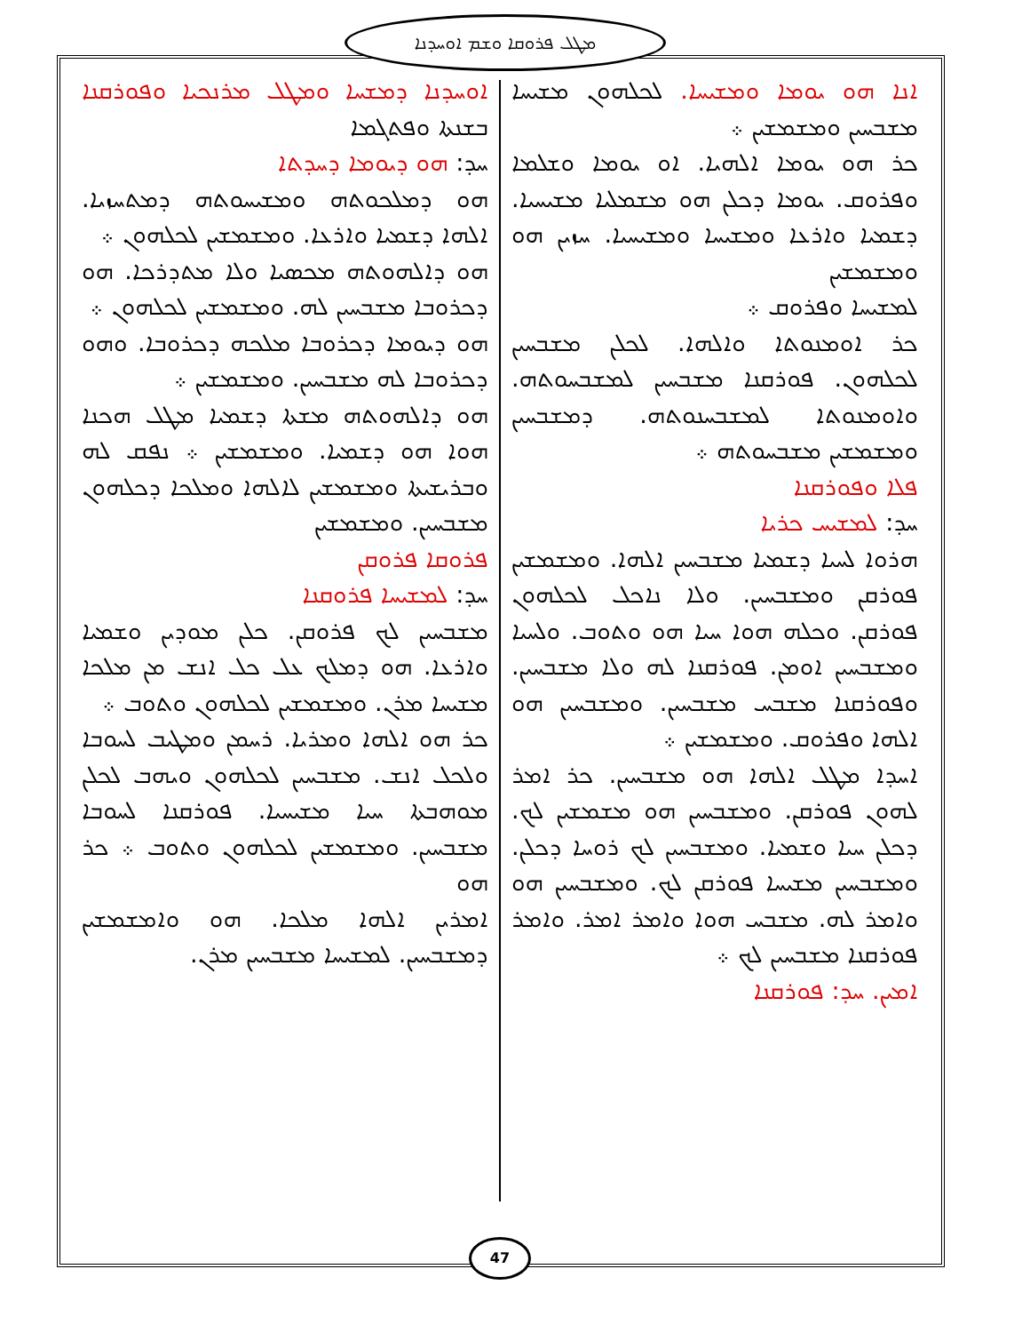ܡܛܠ ܦܪܘܩܐ ܘܫܡ ܐܘܚܕܢܐ
ܐܘܚܕܢܐ ܕܡܫܚܐ ܘܡܛܠ ܡܪܢܟܝܐ ܘܦܘܪܩܢܐ ܒܫܢܬܐ ܘܦܬܓܡܐ
ܚܕ: ܗܘ ܕܝܘܡܐ ܕܚܕܬܐ
ܗܘ ܕܡܠܟܘܬܗ ܘܡܫܝܚܘܬܗ ܕܡܬܚܙܝܐ. ܐܠܗܐ ܕܫܡܝܐ ܘܐܪܥܐ. ܘܡܫܡܫܝܢ ܠܟܠܗܘܢ ܀
ܗܘ ܕܐܠܗܘܬܗ ܡܟܣܝܐ ܘܠܐ ܡܬܕܪܟܐ. ܗܘ ܕܟܪܘܒܐ ܡܫܒܚܝܢ ܠܗ. ܘܡܫܡܫܝܢ ܠܟܠܗܘܢ ܀
ܗܘ ܕܝܘܡܐ ܕܟܪܘܒܐ ܡܠܟܗ ܕܟܪܘܒܐ. ܘܗܘ ܕܟܪܘܒܐ ܠܗ ܡܫܒܚܝܢ. ܘܡܫܡܫܝܢ ܀
ܗܘ ܕܐܠܗܘܬܗ ܡܫܬܐ ܕܫܡܝܐ ܡܛܠ ܗܟܢܐ ܗܘܐ ܗܘ ܕܫܡܝܐ. ܘܡܫܡܫܝܢ ܀ ܢܦܩ ܠܗ ܘܒܪܝܫܝܬܐ ܘܡܫܡܫܝܢ ܠܐܠܗܐ ܘܡܠܟܐ ܕܟܠܗܘܢ ܡܫܒܚܝܢ. ܘܡܫܡܫܝܢ
ܦܪܘܩܐ ܦܪܘܩܢ
ܚܕ: ܠܡܫܝܚܐ ܦܪܘܩܢܐ
ܡܫܒܚܝܢ ܠܟ ܦܪܘܩܢ. ܟܠܢ ܡܘܕܝܢ ܘܫܡܝܐ ܘܐܪܥܐ. ܗܘ ܕܡܠܟ ܥܠ ܟܠ ܐܢܫ ܡܢ ܡܠܟܐ ܡܫܝܚܐ ܡܪܢ. ܘܡܫܡܫܝܢ ܠܟܠܗܘܢ ܘܬܘܒ ܀
ܟܪ ܗܘ ܐܠܗܐ ܘܡܪܝܐ. ܪܚܡܢ ܘܡܛܝܒ ܠܚܘܒܐ ܘܠܟܠ ܐܢܫ. ܡܫܒܚܝܢ ܠܟܠܗܘܢ ܘܝܗܒ ܠܟܠܢ ܡܘܗܒܬܐ ܚܝܐ ܡܫܝܚܝܐ. ܦܘܪܩܢܐ ܠܚܘܒܐ ܡܫܒܚܝܢ. ܘܡܫܡܫܝܢ ܠܟܠܗܘܢ ܘܬܘܒ ܀ ܟܪ ܗܘ
ܐܡܪܝܢ ܐܠܗܐ ܡܠܟܐ. ܗܘ ܘܐܡܫܡܫܝܢ ܕܡܫܒܚܝܢ. ܠܡܫܝܚܐ ܡܫܒܚܝܢ ܡܪܢ.
ܐܢܐ ܗܘ ܝܘܡܐ ܘܡܫܝܚܐ. ܠܟܠܗܘܢ ܡܫܝܚܐ ܡܫܒܚܝܢ ܘܡܫܡܫܝܢ ܀
ܟܪ ܗܘ ܝܘܡܐ ܐܠܗܝܐ. ܐܘ ܝܘܡܐ ܘܫܠܡܐ ܘܦܪܘܩ. ܝܘܡܐ ܕܟܠܢ ܗܘ ܡܫܡܠܝܐ ܡܫܝܚܝܐ. ܕܫܡܝܐ ܘܐܪܥܐ ܘܡܫܝܚܐ ܘܡܫܝܚܝܐ. ܚܙܝܢ ܗܘ ܘܡܫܡܫܝܢ
ܠܡܫܝܚܐ ܘܦܪܘܩ ܀
ܟܪ ܐܘܡܢܘܬܐ ܘܐܠܗܐ. ܠܟܠܢ ܡܫܒܚܝܢ ܠܟܠܗܘܢ. ܦܘܪܩܢܐ ܡܫܒܚܝܢ ܠܡܫܒܚܘܬܗ. ܘܐܘܡܢܘܬܐ ܠܡܫܒܚܢܘܬܗ. ܕܡܫܒܚܝܢ ܘܡܫܡܫܝܢ ܡܫܒܚܘܬܗ ܀
ܦܠܐ ܘܦܘܪܩܢܐ
ܚܕ: ܠܡܫܝܚ ܟܪܝܐ
ܗܪܘܐ ܠܚܝܐ ܕܫܡܝܐ ܡܫܒܚܝܢ ܐܠܗܐ. ܘܡܫܡܫܝܢ ܦܘܪܩܢ ܘܡܫܒܚܝܢ. ܘܠܐ ܢܐܟܠ ܠܟܠܗܘܢ ܦܘܪܩܢ. ܘܟܠܗ ܗܘܐ ܚܝܐ ܗܘ ܘܬܘܒ. ܘܠܚܝܐ ܘܡܫܒܚܝܢ ܐܘܡܢ. ܦܘܪܩܢܐ ܠܗ ܘܠܐ ܡܫܒܚܝܢ. ܘܦܘܪܩܢܐ ܡܫܒܚ ܡܫܒܚܝܢ. ܘܡܫܒܚܝܢ ܗܘ ܐܠܗܐ ܘܦܪܘܩ. ܘܡܫܡܫܝܢ ܀
ܐܚܕܐ ܡܛܠ ܐܠܗܐ ܗܘ ܡܫܒܚܝܢ. ܟܪ ܐܡܪ ܠܗܘܢ ܦܘܪܩܢ. ܘܡܫܒܚܝܢ ܗܘ ܡܫܡܫܝܢ ܠܟ. ܕܟܠܢ ܚܝܐ ܘܫܡܝܐ. ܘܡܫܒܚܝܢ ܠܟ ܪܘܚܐ ܕܟܠܢ. ܘܡܫܒܚܝܢ ܡܫܝܚܐ ܦܘܪܩܢ ܠܟ. ܘܡܫܒܚܝܢ ܗܘ ܘܐܡܪ ܠܗ. ܡܫܒܚ ܗܘܐ ܘܐܡܪ ܐܡܪ. ܘܐܡܪ ܦܘܪܩܢܐ ܡܫܒܚܝܢ ܠܟ ܀
ܐܡܝܢ. ܚܕ: ܦܘܪܩܢܐ
47